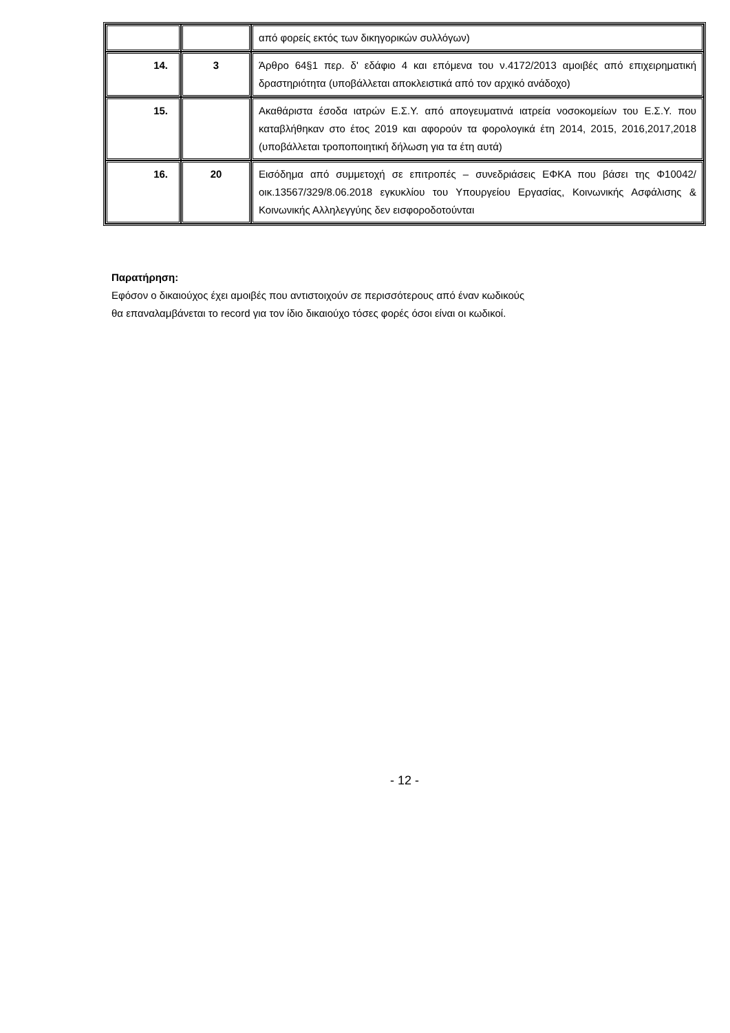| | | από φορείς εκτός των δικηγορικών συλλόγων) |
| 14. | 3 | Άρθρο 64§1 περ. δ' εδάφιο 4 και επόμενα του ν.4172/2013 αμοιβές από επιχειρηματική δραστηριότητα (υποβάλλεται αποκλειστικά από τον αρχικό ανάδοχο) |
| 15. | | Ακαθάριστα έσοδα ιατρών Ε.Σ.Υ. από απογευματινά ιατρεία νοσοκομείων του Ε.Σ.Υ. που καταβλήθηκαν στο έτος 2019 και αφορούν τα φορολογικά έτη 2014, 2015, 2016,2017,2018 (υποβάλλεται τροποποιητική δήλωση για τα έτη αυτά) |
| 16. | 20 | Εισόδημα από συμμετοχή σε επιτροπές – συνεδριάσεις ΕΦΚΑ που βάσει της Φ10042/οικ.13567/329/8.06.2018 εγκυκλίου του Υπουργείου Εργασίας, Κοινωνικής Ασφάλισης & Κοινωνικής Αλληλεγγύης δεν εισφοροδοτούνται |
Παρατήρηση:
Εφόσον ο δικαιούχος έχει αμοιβές που αντιστοιχούν σε περισσότερους από έναν κωδικούς
θα επαναλαμβάνεται το record για τον ίδιο δικαιούχο τόσες φορές όσοι είναι οι κωδικοί.
- 12 -